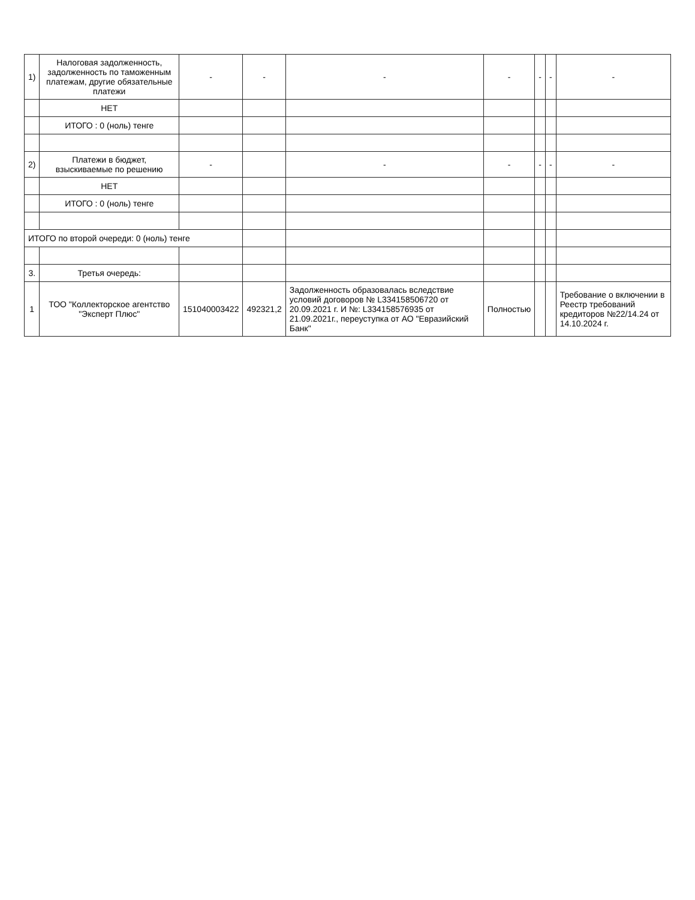| 1) | Налоговая задолженность, задолженность по таможенным платежам, другие обязательные платежи | - | - | - | - | - | - | - |
| | НЕТ | | | | | | | |
| | ИТОГО : 0 (ноль) тенге | | | | | | | |
| 2) | Платежи в бюджет, взыскиваемые по решению | - | | - | - | - | - | - |
| | НЕТ | | | | | | | |
| | ИТОГО : 0 (ноль) тенге | | | | | | | |
| ИТОГО по второй очереди: 0 (ноль) тенге | | | | | | | | |
| 3. | Третья очередь: | | | | | | | |
| 1 | ТОО "Коллекторское агентство "Эксперт Плюс" | 151040003422 | 492321,2 | Задолженность образовалась вследствие условий договоров № L334158506720 от 20.09.2021 г. И №: L334158576935 от 21.09.2021г., переуступка от АО "Евразийский Банк" | Полностью | | | Требование о включении в Реестр требований кредиторов №22/14.24 от 14.10.2024 г. |